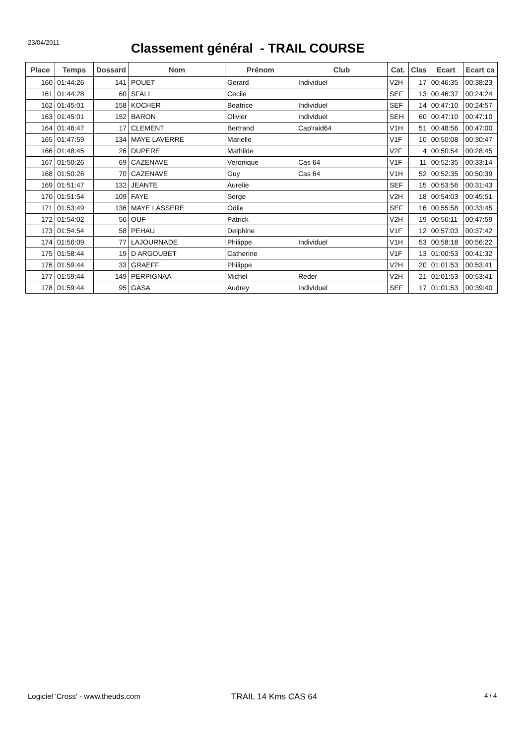23/04/2011
Classement général - TRAIL COURSE
| Place | Temps | Dossard | Nom | Prénom | Club | Cat. | Clas | Ecart | Ecart ca |
| --- | --- | --- | --- | --- | --- | --- | --- | --- | --- |
| 160 | 01:44:26 | 141 | POUET | Gerard | Individuel | V2H | 17 | 00:46:35 | 00:38:23 |
| 161 | 01:44:28 | 60 | SFALI | Cecile | | SEF | 13 | 00:46:37 | 00:24:24 |
| 162 | 01:45:01 | 158 | KOCHER | Beatrice | Individuel | SEF | 14 | 00:47:10 | 00:24:57 |
| 163 | 01:45:01 | 152 | BARON | Olivier | Individuel | SEH | 60 | 00:47:10 | 00:47:10 |
| 164 | 01:46:47 | 17 | CLEMENT | Bertrand | Cap'raid64 | V1H | 51 | 00:48:56 | 00:47:00 |
| 165 | 01:47:59 | 134 | MAYE LAVERRE | Marielle | | V1F | 10 | 00:50:08 | 00:30:47 |
| 166 | 01:48:45 | 26 | DUPERE | Mathilde | | V2F | 4 | 00:50:54 | 00:28:45 |
| 167 | 01:50:26 | 69 | CAZENAVE | Veronique | Cas 64 | V1F | 11 | 00:52:35 | 00:33:14 |
| 168 | 01:50:26 | 70 | CAZENAVE | Guy | Cas 64 | V1H | 52 | 00:52:35 | 00:50:39 |
| 169 | 01:51:47 | 132 | JEANTE | Aurelie | | SEF | 15 | 00:53:56 | 00:31:43 |
| 170 | 01:51:54 | 109 | FAYE | Serge | | V2H | 18 | 00:54:03 | 00:45:51 |
| 171 | 01:53:49 | 136 | MAYE LASSERE | Odile | | SEF | 16 | 00:55:58 | 00:33:45 |
| 172 | 01:54:02 | 56 | OUF | Patrick | | V2H | 19 | 00:56:11 | 00:47:59 |
| 173 | 01:54:54 | 58 | PEHAU | Delphine | | V1F | 12 | 00:57:03 | 00:37:42 |
| 174 | 01:56:09 | 77 | LAJOURNADE | Philippe | Individuel | V1H | 53 | 00:58:18 | 00:56:22 |
| 175 | 01:58:44 | 19 | D ARGOUBET | Catherine | | V1F | 13 | 01:00:53 | 00:41:32 |
| 176 | 01:59:44 | 33 | GRAEFF | Philippe | | V2H | 20 | 01:01:53 | 00:53:41 |
| 177 | 01:59:44 | 149 | PERPIGNAA | Michel | Reder | V2H | 21 | 01:01:53 | 00:53:41 |
| 178 | 01:59:44 | 95 | GASA | Audrey | Individuel | SEF | 17 | 01:01:53 | 00:39:40 |
Logiciel 'Cross' - www.theuds.com TRAIL 14 Kms CAS 64
4 / 4